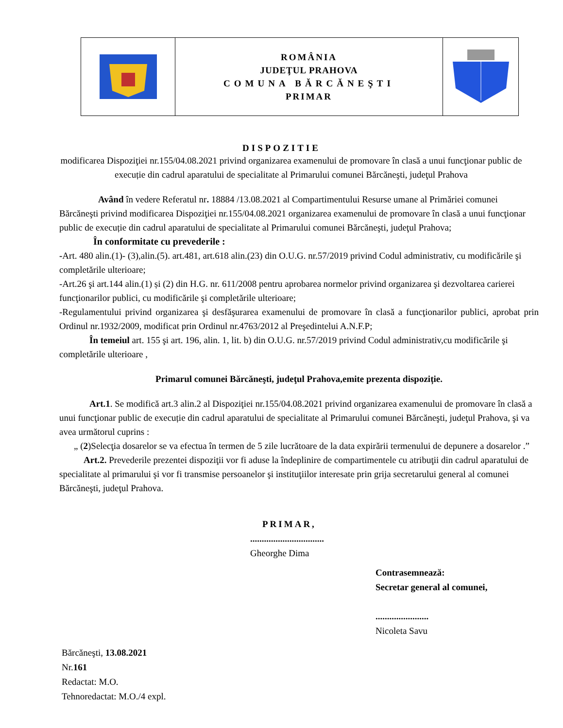ROMÂNIA
JUDEŢUL PRAHOVA
COMUNA BĂRCĂNEŞTI
PRIMAR
DISPOZITIE
modificarea Dispoziţiei nr.155/04.08.2021 privind organizarea examenului de promovare în clasă a unui funcţionar public de execuție din cadrul aparatului de specialitate al Primarului comunei Bărcăneşti, judeţul Prahova
Având în vedere Referatul nr. 18884 /13.08.2021 al Compartimentului Resurse umane al Primăriei comunei Bărcăneşti privind modificarea Dispoziţiei nr.155/04.08.2021 organizarea examenului de promovare în clasă a unui funcţionar public de execuție din cadrul aparatului de specialitate al Primarului comunei Bărcăneşti, judeţul Prahova;
În conformitate cu prevederile :
-Art. 480 alin.(1)- (3),alin.(5). art.481, art.618 alin.(23) din O.U.G. nr.57/2019 privind Codul administrativ, cu modificările şi completările ulterioare;
-Art.26 şi art.144 alin.(1) și (2) din H.G. nr. 611/2008 pentru aprobarea normelor privind organizarea şi dezvoltarea carierei funcţionarilor publici, cu modificările şi completările ulterioare;
-Regulamentului privind organizarea şi desfăşurarea examenului de promovare în clasă a funcţionarilor publici, aprobat prin Ordinul nr.1932/2009, modificat prin Ordinul nr.4763/2012 al Preşedintelui A.N.F.P;
În temeiul art. 155 şi art. 196, alin. 1, lit. b) din O.U.G. nr.57/2019 privind Codul administrativ,cu modificările şi completările ulterioare ,
Primarul comunei Bărcăneşti, judeţul Prahova,emite prezenta dispoziție.
Art.1. Se modifică art.3 alin.2 al Dispoziţiei nr.155/04.08.2021 privind organizarea examenului de promovare în clasă a unui funcţionar public de execuție din cadrul aparatului de specialitate al Primarului comunei Bărcăneşti, judeţul Prahova, şi va avea următorul cuprins :
„ (2)Selecţia dosarelor se va efectua în termen de 5 zile lucrătoare de la data expirării termenului de depunere a dosarelor .”
Art.2. Prevederile prezentei dispoziţii vor fi aduse la îndeplinire de compartimentele cu atribuţii din cadrul aparatului de specialitate al primarului şi vor fi transmise persoanelor şi instituţiilor interesate prin grija secretarului general al comunei Bărcăneşti, judeţul Prahova.
PRIMAR,
................................
Gheorghe Dima
Contrasemnează:
Secretar general al comunei,
.......................
Nicoleta Savu
Bărcăneşti, 13.08.2021
Nr.161
Redactat: M.O.
Tehnoredactat: M.O./4 expl.